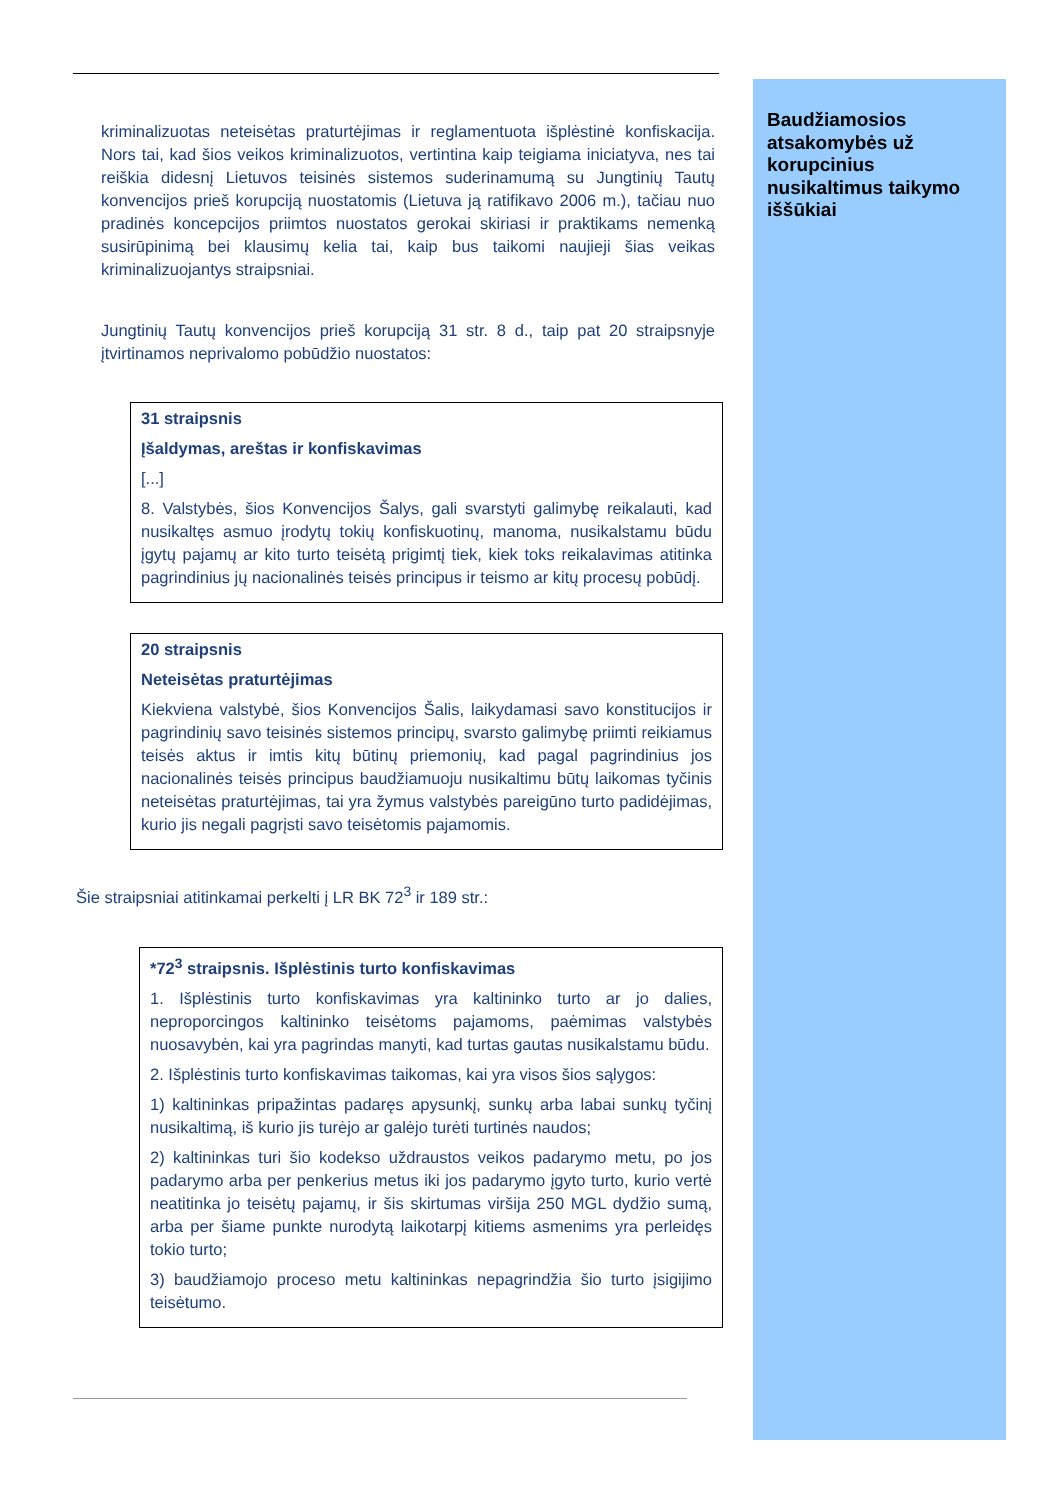Baudžiamosios atsakomybės už korupcinius nusikaltimus taikymo iššūkiai
kriminalizuotas neteisėtas praturtėjimas ir reglamentuota išplėstinė konfiskacija. Nors tai, kad šios veikos kriminalizuotos, vertintina kaip teigiama iniciatyva, nes tai reiškia didesnį Lietuvos teisinės sistemos suderinamumą su Jungtinių Tautų konvencijos prieš korupciją nuostatomis (Lietuva ją ratifikavo 2006 m.), tačiau nuo pradinės koncepcijos priimtos nuostatos gerokai skiriasi ir praktikams nemenką susirūpinimą bei klausimų kelia tai, kaip bus taikomi naujieji šias veikas kriminalizuojantys straipsniai.
Jungtinių Tautų konvencijos prieš korupciją 31 str. 8 d., taip pat 20 straipsnyje įtvirtinamos neprivalomo pobūdžio nuostatos:
31 straipsnis
Įšaldymas, areštas ir konfiskavimas
[...]
8. Valstybės, šios Konvencijos Šalys, gali svarstyti galimybę reikalauti, kad nusikaltęs asmuo įrodytų tokių konfiskuotinų, manoma, nusikalstamu būdu įgytų pajamų ar kito turto teisėtą prigimtį tiek, kiek toks reikalavimas atitinka pagrindinius jų nacionalinės teisės principus ir teismo ar kitų procesų pobūdį.
20 straipsnis
Neteisėtas praturtėjimas
Kiekviena valstybė, šios Konvencijos Šalis, laikydamasi savo konstitucijos ir pagrindinių savo teisinės sistemos principų, svarsto galimybę priimti reikiamus teisės aktus ir imtis kitų būtinų priemonių, kad pagal pagrindinius jos nacionalinės teisės principus baudžiamuoju nusikaltimu būtų laikomas tyčinis neteisėtas praturtėjimas, tai yra žymus valstybės pareigūno turto padidėjimas, kurio jis negali pagrįsti savo teisėtomis pajamomis.
Šie straipsniai atitinkamai perkelti į LR BK 72<sup>3</sup> ir 189 str.:
*72<sup>3</sup> straipsnis. Išplėstinis turto konfiskavimas
1. Išplėstinis turto konfiskavimas yra kaltininko turto ar jo dalies, neproporcingos kaltininko teisėtoms pajamoms, paėmimas valstybės nuosavybėn, kai yra pagrindas manyti, kad turtas gautas nusikalstamu būdu.
2. Išplėstinis turto konfiskavimas taikomas, kai yra visos šios sąlygos:
1) kaltininkas pripažintas padaręs apysunkį, sunkų arba labai sunkų tyčinį nusikaltimą, iš kurio jis turėjo ar galėjo turėti turtinės naudos;
2) kaltininkas turi šio kodekso uždraustos veikos padarymo metu, po jos padarymo arba per penkerius metus iki jos padarymo įgyto turto, kurio vertė neatitinka jo teisėtų pajamų, ir šis skirtumas viršija 250 MGL dydžio sumą, arba per šiame punkte nurodytą laikotarpį kitiems asmenims yra perleidęs tokio turto;
3) baudžiamojo proceso metu kaltininkas nepagrindžia šio turto įsigijimo teisėtumo.